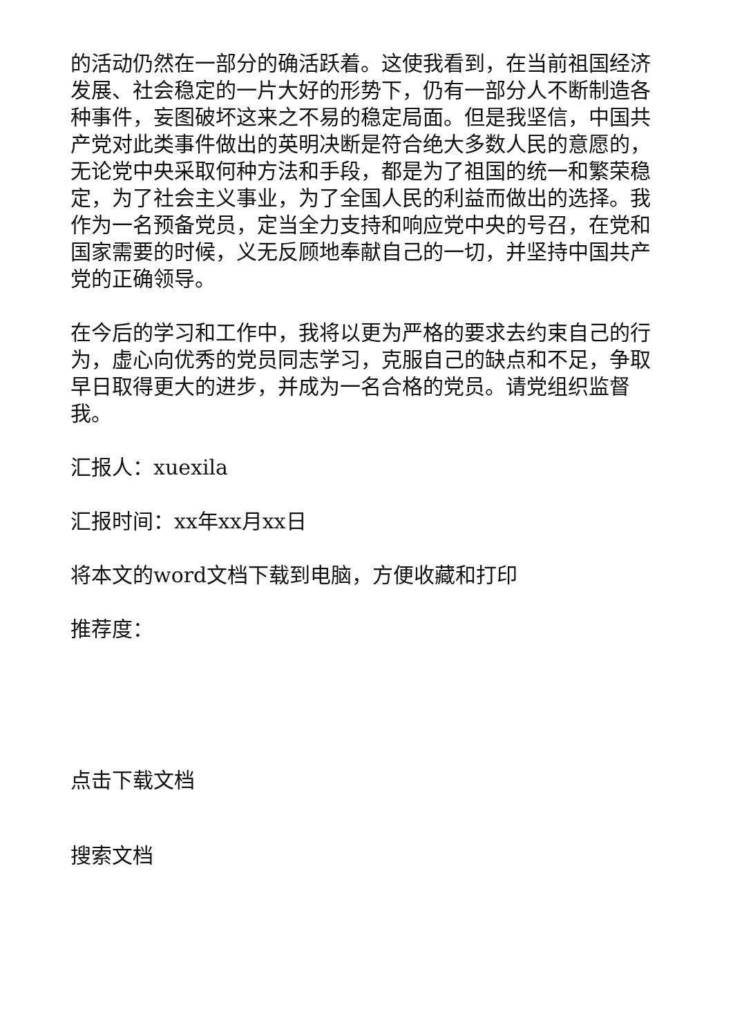的活动仍然在一部分的确活跃着。这使我看到，在当前祖国经济发展、社会稳定的一片大好的形势下，仍有一部分人不断制造各种事件，妄图破坏这来之不易的稳定局面。但是我坚信，中国共产党对此类事件做出的英明决断是符合绝大多数人民的意愿的，无论党中央采取何种方法和手段，都是为了祖国的统一和繁荣稳定，为了社会主义事业，为了全国人民的利益而做出的选择。我作为一名预备党员，定当全力支持和响应党中央的号召，在党和国家需要的时候，义无反顾地奉献自己的一切，并坚持中国共产党的正确领导。
在今后的学习和工作中，我将以更为严格的要求去约束自己的行为，虚心向优秀的党员同志学习，克服自己的缺点和不足，争取早日取得更大的进步，并成为一名合格的党员。请党组织监督我。
汇报人：xuexila
汇报时间：xx年xx月xx日
将本文的word文档下载到电脑，方便收藏和打印
推荐度：
点击下载文档
搜索文档